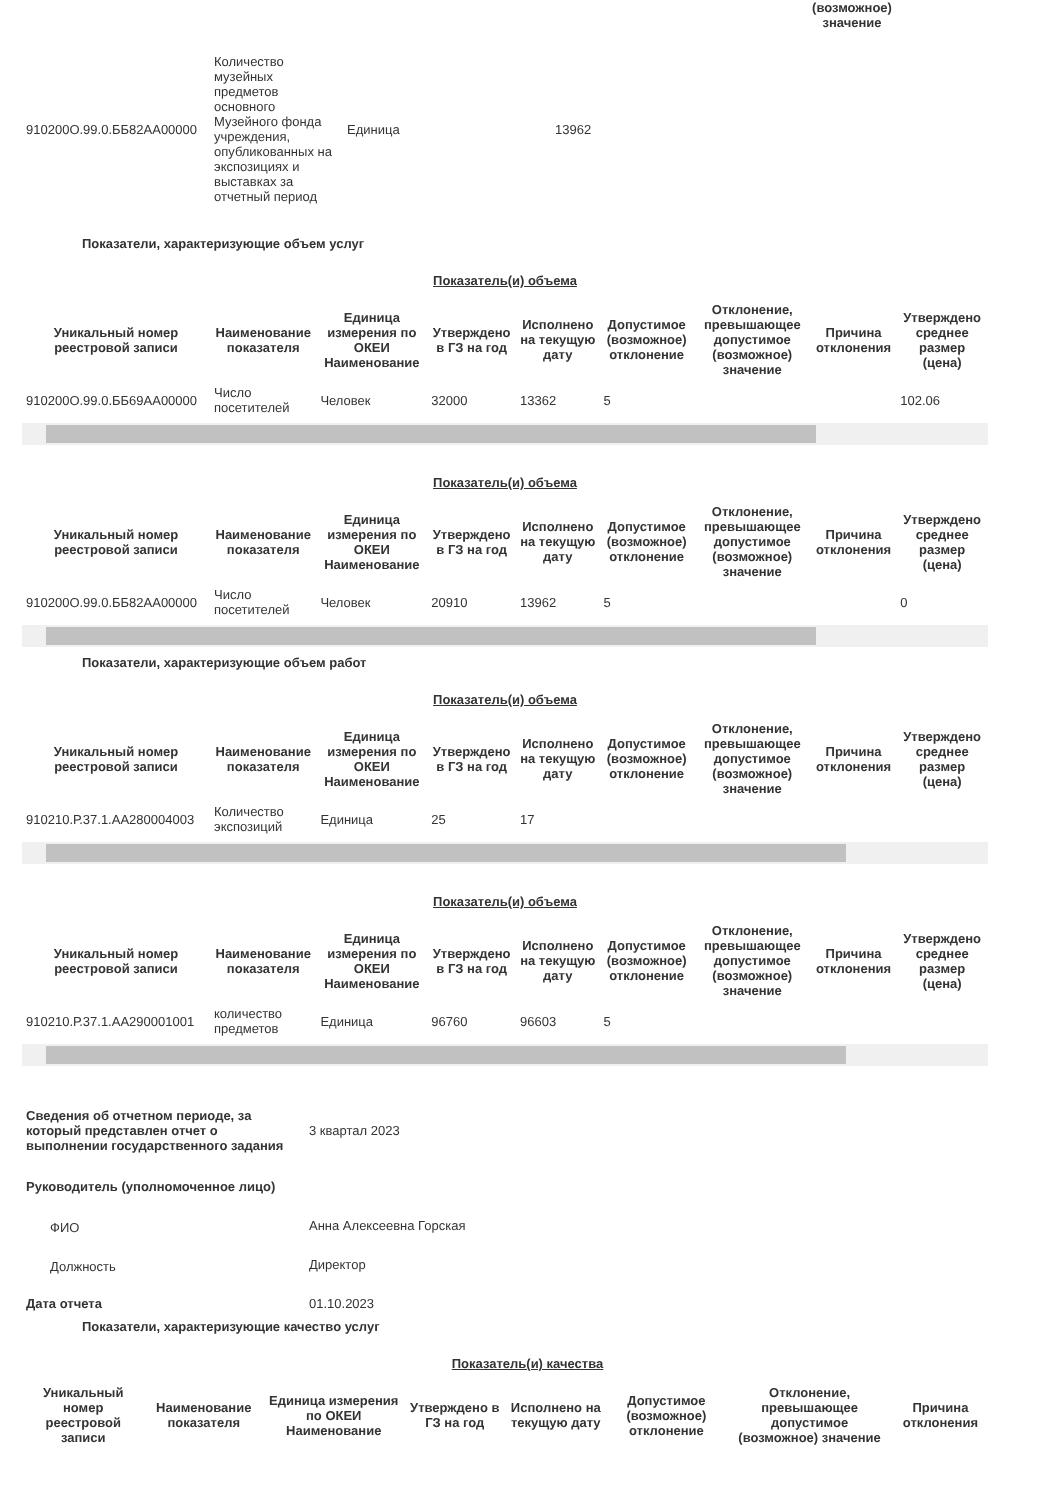(возможное) значение
| 910200О.99.0.ББ82АА00000 | Количество музейных предметов основного Музейного фонда учреждения, опубликованных на экспозициях и выставках за отчетный период | Единица | 13962 |
Показатели, характеризующие объем услуг
Показатель(и) объема
| Уникальный номер реестровой записи | Наименование показателя | Единица измерения по ОКЕИ Наименование | Утверждено в ГЗ на год | Исполнено на текущую дату | Допустимое (возможное) отклонение | Отклонение, превышающее допустимое (возможное) значение | Причина отклонения | Утверждено среднее размер (цена) |
| --- | --- | --- | --- | --- | --- | --- | --- | --- |
| 910200О.99.0.ББ69АА00000 | Число посетителей | Человек | 32000 | 13362 | 5 | | | 102.06 |
Показатель(и) объема
| Уникальный номер реестровой записи | Наименование показателя | Единица измерения по ОКЕИ Наименование | Утверждено в ГЗ на год | Исполнено на текущую дату | Допустимое (возможное) отклонение | Отклонение, превышающее допустимое (возможное) значение | Причина отклонения | Утверждено среднее размер (цена) |
| --- | --- | --- | --- | --- | --- | --- | --- | --- |
| 910200О.99.0.ББ82АА00000 | Число посетителей | Человек | 20910 | 13962 | 5 | | | 0 |
Показатели, характеризующие объем работ
Показатель(и) объема
| Уникальный номер реестровой записи | Наименование показателя | Единица измерения по ОКЕИ Наименование | Утверждено в ГЗ на год | Исполнено на текущую дату | Допустимое (возможное) отклонение | Отклонение, превышающее допустимое (возможное) значение | Причина отклонения | Утверждено среднее размер (цена) |
| --- | --- | --- | --- | --- | --- | --- | --- | --- |
| 910210.Р.37.1.АА280004003 | Количество экспозиций | Единица | 25 | 17 | | | | |
Показатель(и) объема
| Уникальный номер реестровой записи | Наименование показателя | Единица измерения по ОКЕИ Наименование | Утверждено в ГЗ на год | Исполнено на текущую дату | Допустимое (возможное) отклонение | Отклонение, превышающее допустимое (возможное) значение | Причина отклонения | Утверждено среднее размер (цена) |
| --- | --- | --- | --- | --- | --- | --- | --- | --- |
| 910210.Р.37.1.АА290001001 | количество предметов | Единица | 96760 | 96603 | 5 | | | |
| Сведения об отчетном периоде, за который представлен отчет о выполнении государственного задания | 3 квартал 2023 |
| Руководитель (уполномоченное лицо) | |
| ФИО | Анна Алексеевна Горская |
| Должность | Директор |
| Дата отчета | 01.10.2023 |
Показатели, характеризующие качество услуг
Показатель(и) качества
| Уникальный номер реестровой записи | Наименование показателя | Единица измерения по ОКЕИ Наименование | Утверждено в ГЗ на год | Исполнено на текущую дату | Допустимое (возможное) отклонение | Отклонение, превышающее допустимое (возможное) значение | Причина отклонения |
| --- | --- | --- | --- | --- | --- | --- | --- |